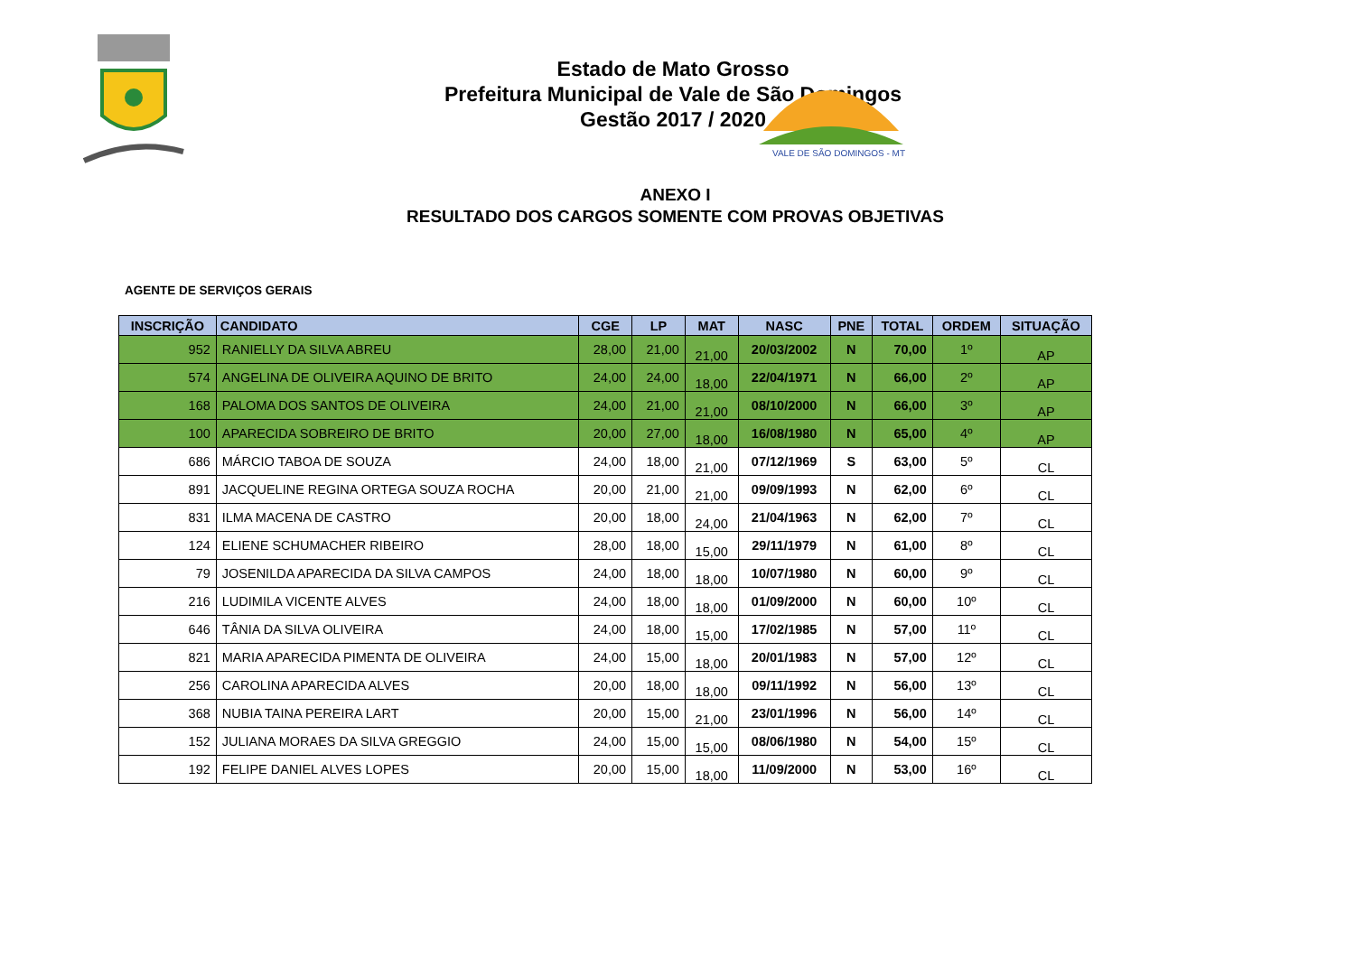VALE DE SÃO DOMINGOS - MT
Estado de Mato Grosso
Prefeitura Municipal de Vale de São Domingos
Gestão 2017 / 2020
ANEXO I
RESULTADO DOS CARGOS SOMENTE COM PROVAS OBJETIVAS
AGENTE DE SERVIÇOS GERAIS
| INSCRIÇÃO | CANDIDATO | CGE | LP | MAT | NASC | PNE | TOTAL | ORDEM | SITUAÇÃO |
| --- | --- | --- | --- | --- | --- | --- | --- | --- | --- |
| 952 | RANIELLY DA SILVA ABREU | 28,00 | 21,00 | 21,00 | 20/03/2002 | N | 70,00 | 1º | AP |
| 574 | ANGELINA DE OLIVEIRA AQUINO DE BRITO | 24,00 | 24,00 | 18,00 | 22/04/1971 | N | 66,00 | 2º | AP |
| 168 | PALOMA DOS SANTOS DE OLIVEIRA | 24,00 | 21,00 | 21,00 | 08/10/2000 | N | 66,00 | 3º | AP |
| 100 | APARECIDA SOBREIRO DE BRITO | 20,00 | 27,00 | 18,00 | 16/08/1980 | N | 65,00 | 4º | AP |
| 686 | MÁRCIO TABOA DE SOUZA | 24,00 | 18,00 | 21,00 | 07/12/1969 | S | 63,00 | 5º | CL |
| 891 | JACQUELINE REGINA ORTEGA SOUZA ROCHA | 20,00 | 21,00 | 21,00 | 09/09/1993 | N | 62,00 | 6º | CL |
| 831 | ILMA MACENA DE CASTRO | 20,00 | 18,00 | 24,00 | 21/04/1963 | N | 62,00 | 7º | CL |
| 124 | ELIENE SCHUMACHER RIBEIRO | 28,00 | 18,00 | 15,00 | 29/11/1979 | N | 61,00 | 8º | CL |
| 79 | JOSENILDA APARECIDA DA SILVA CAMPOS | 24,00 | 18,00 | 18,00 | 10/07/1980 | N | 60,00 | 9º | CL |
| 216 | LUDIMILA VICENTE ALVES | 24,00 | 18,00 | 18,00 | 01/09/2000 | N | 60,00 | 10º | CL |
| 646 | TÂNIA DA SILVA OLIVEIRA | 24,00 | 18,00 | 15,00 | 17/02/1985 | N | 57,00 | 11º | CL |
| 821 | MARIA APARECIDA PIMENTA DE OLIVEIRA | 24,00 | 15,00 | 18,00 | 20/01/1983 | N | 57,00 | 12º | CL |
| 256 | CAROLINA APARECIDA ALVES | 20,00 | 18,00 | 18,00 | 09/11/1992 | N | 56,00 | 13º | CL |
| 368 | NUBIA TAINA PEREIRA LART | 20,00 | 15,00 | 21,00 | 23/01/1996 | N | 56,00 | 14º | CL |
| 152 | JULIANA MORAES DA SILVA GREGGIO | 24,00 | 15,00 | 15,00 | 08/06/1980 | N | 54,00 | 15º | CL |
| 192 | FELIPE DANIEL ALVES LOPES | 20,00 | 15,00 | 18,00 | 11/09/2000 | N | 53,00 | 16º | CL |